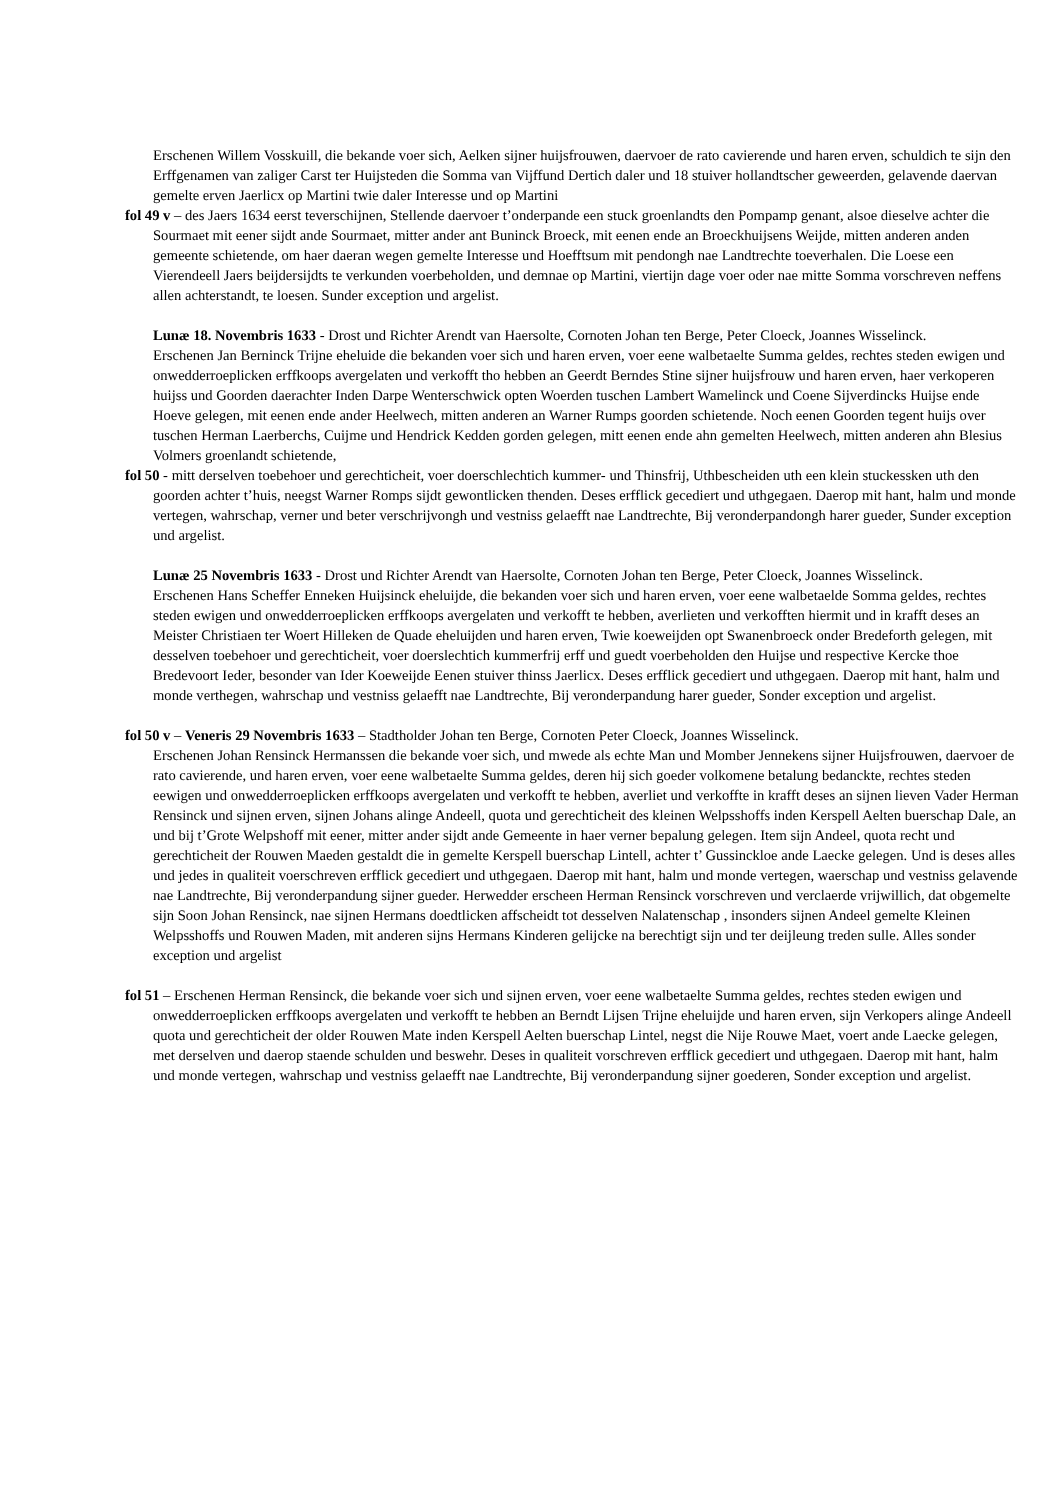Erschenen Willem Vosskuill, die bekande voer sich, Aelken sijner huijsfrouwen, daervoer de rato cavierende und haren erven, schuldich te sijn den Erffgenamen van zaliger Carst ter Huijsteden die Somma van Vijffund Dertich daler und 18 stuiver hollandtscher geweerden, gelavende daervan gemelte erven Jaerlicx op Martini twie daler Interesse und op Martini
fol 49 v – des Jaers 1634 eerst teverschijnen, Stellende daervoer t’onderpande een stuck groenlandts den Pompamp genant, alsoe dieselve achter die Sourmaet mit eener sijdt ande Sourmaet, mitter ander ant Buninck Broeck, mit eenen ende an Broeckhuijsens Weijde, mitten anderen anden gemeente schietende, om haer daeran wegen gemelte Interesse und Hoefftsum mit pendongh nae Landtrechte toeverhalen. Die Loese een Vierendeell Jaers beijdersijdts te verkunden voerbeholden, und demnae op Martini, viertijn dage voer oder nae mitte Somma vorschreven neffens allen achterstandt, te loesen. Sunder exception und argelist.
Lunæ 18. Novembris 1633 - Drost und Richter Arendt van Haersolte, Cornoten Johan ten Berge, Peter Cloeck, Joannes Wisselinck.
Erschenen Jan Berninck Trijne eheluide die bekanden voer sich und haren erven, voer eene walbetaelte Summa geldes, rechtes steden ewigen und onwedderroeplicken erffkoops avergelaten und verkofft tho hebben an Geerdt Berndes Stine sijner huijsfrouw und haren erven, haer verkoperen huijss und Goorden daerachter Inden Darpe Wenterschwick opten Woerden tuschen Lambert Wamelinck und Coene Sijverdincks Huijse ende Hoeve gelegen, mit eenen ende ander Heelwech, mitten anderen an Warner Rumps goorden schietende. Noch eenen Goorden tegent huijs over tuschen Herman Laerberchs, Cuijme und Hendrick Kedden gorden gelegen, mitt eenen ende ahn gemelten Heelwech, mitten anderen ahn Blesius Volmers groenlandt schietende,
fol 50 - mitt derselven toebehoer und gerechticheit, voer doerschlechtich kummer- und Thinsfrij, Uthbescheiden uth een klein stuckessken uth den goorden achter t’huis, neegst Warner Romps sijdt gewontlicken thenden. Deses erfflick gecediert und uthgegaen. Daerop mit hant, halm und monde vertegen, wahrschap, verner und beter verschrijvongh und vestniss gelaefft nae Landtrechte, Bij veronderpandongh harer gueder, Sunder exception und argelist.
Lunæ 25 Novembris 1633 - Drost und Richter Arendt van Haersolte, Cornoten Johan ten Berge, Peter Cloeck, Joannes Wisselinck.
Erschenen Hans Scheffer Enneken Huijsinck eheluijde, die bekanden voer sich und haren erven, voer eene walbetaelde Somma geldes, rechtes steden ewigen und onwedderroeplicken erffkoops avergelaten und verkofft te hebben, averlieten und verkofften hiermit und in krafft deses an Meister Christiaen ter Woert Hilleken de Quade eheluijden und haren erven, Twie koeweijden opt Swanenbroeck onder Bredeforth gelegen, mit desselven toebehoer und gerechticheit, voer doerslechtich kummerfrij erff und guedt voerbeholden den Huijse und respective Kercke thoe Bredevoort Ieder, besonder van Ider Koeweijde Eenen stuiver thinss Jaerlicx. Deses erfflick gecediert und uthgegaen. Daerop mit hant, halm und monde verthegen, wahrschap und vestniss gelaefft nae Landtrechte, Bij veronderpandung harer gueder, Sonder exception und argelist.
fol 50 v – Veneris 29 Novembris 1633 – Stadtholder Johan ten Berge, Cornoten Peter Cloeck, Joannes Wisselinck.
Erschenen Johan Rensinck Hermanssen die bekande voer sich, und mwede als echte Man und Momber Jennekens sijner Huijsfrouwen, daervoer de rato cavierende, und haren erven, voer eene walbetaelte Summa geldes, deren hij sich goeder volkomene betalung bedanckte, rechtes steden eewigen und onwedderroeplicken erffkoops avergelaten und verkofft te hebben, averliet und verkoffte in krafft deses an sijnen lieven Vader Herman Rensinck und sijnen erven, sijnen Johans alinge Andeell, quota und gerechticheit des kleinen Welpsshoffs inden Kerspell Aelten buerschap Dale, an und bij t’Grote Welpshoff mit eener, mitter ander sijdt ande Gemeente in haer verner bepalung gelegen. Item sijn Andeel, quota recht und gerechticheit der Rouwen Maeden gestaldt die in gemelte Kerspell buerschap Lintell, achter t’ Gussinckloe ande Laecke gelegen. Und is deses alles und jedes in qualiteit voerschreven erfflick gecediert und uthgegaen. Daerop mit hant, halm und monde vertegen, waerschap und vestniss gelavende nae Landtrechte, Bij veronderpandung sijner gueder. Herwedder erscheen Herman Rensinck vorschreven und verclaerde vrijwillich, dat obgemelte sijn Soon Johan Rensinck, nae sijnen Hermans doedtlicken affscheidt tot desselven Nalatenschap , insonders sijnen Andeel gemelte Kleinen Welpsshoffs und Rouwen Maden, mit anderen sijns Hermans Kinderen gelijcke na berechtigt sijn und ter deijleung treden sulle. Alles sonder exception und argelist
fol 51 – Erschenen Herman Rensinck, die bekande voer sich und sijnen erven, voer eene walbetaelte Summa geldes, rechtes steden ewigen und onwedderroeplicken erffkoops avergelaten und verkofft te hebben an Berndt Lijsen Trijne eheluijde und haren erven, sijn Verkopers alinge Andeell quota und gerechticheit der older Rouwen Mate inden Kerspell Aelten buerschap Lintel, negst die Nije Rouwe Maet, voert ande Laecke gelegen, met derselven und daerop staende schulden und beswehr. Deses in qualiteit vorschreven erfflick gecediert und uthgegaen. Daerop mit hant, halm und monde vertegen, wahrschap und vestniss gelaefft nae Landtrechte, Bij veronderpandung sijner goederen, Sonder exception und argelist.